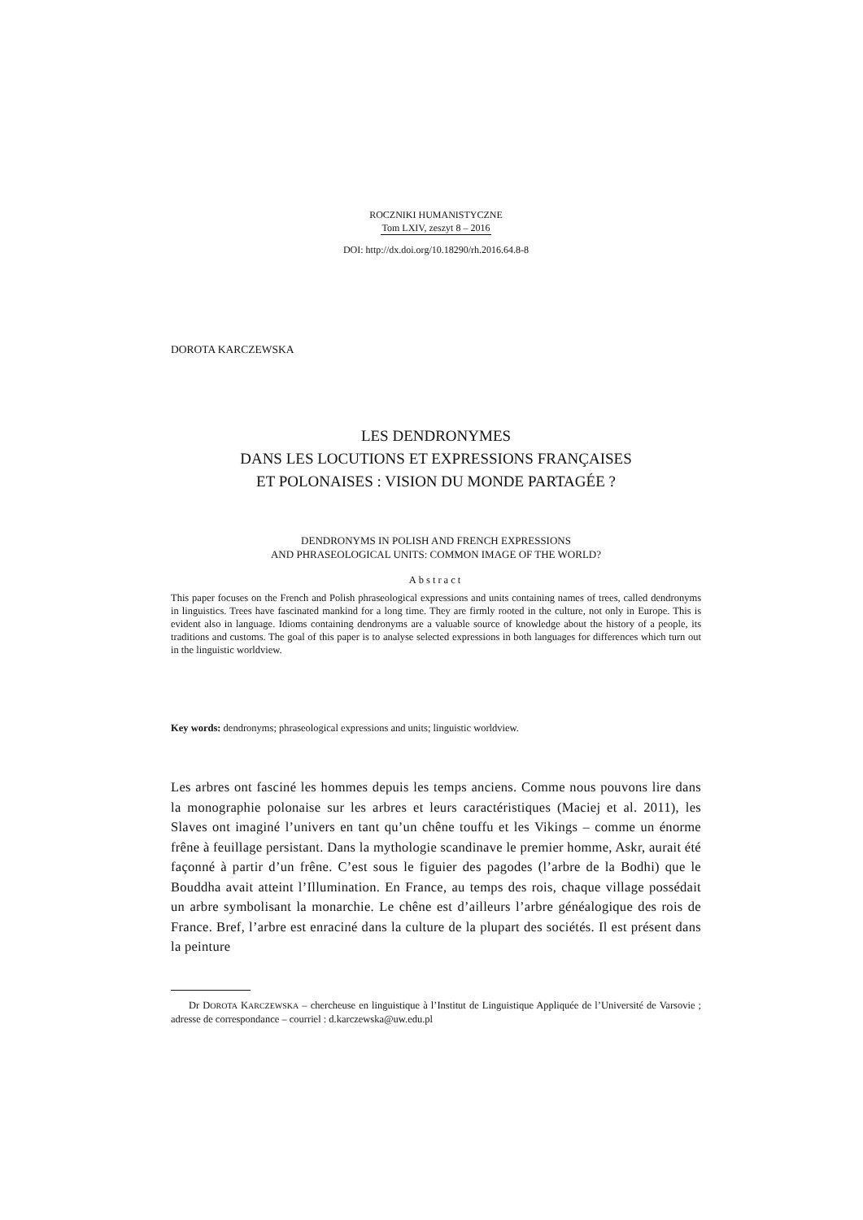ROCZNIKI HUMANISTYCZNE
Tom LXIV, zeszyt 8 – 2016
DOI: http://dx.doi.org/10.18290/rh.2016.64.8-8
DOROTA KARCZEWSKA
LES DENDRONYMES
DANS LES LOCUTIONS ET EXPRESSIONS FRANÇAISES
ET POLONAISES : VISION DU MONDE PARTAGÉE ?
DENDRONYMS IN POLISH AND FRENCH EXPRESSIONS
AND PHRASEOLOGICAL UNITS: COMMON IMAGE OF THE WORLD?
Abstract
This paper focuses on the French and Polish phraseological expressions and units containing names of trees, called dendronyms in linguistics. Trees have fascinated mankind for a long time. They are firmly rooted in the culture, not only in Europe. This is evident also in language. Idioms containing dendronyms are a valuable source of knowledge about the history of a people, its traditions and customs. The goal of this paper is to analyse selected expressions in both languages for differences which turn out in the linguistic worldview.
Key words: dendronyms; phraseological expressions and units; linguistic worldview.
Les arbres ont fasciné les hommes depuis les temps anciens. Comme nous pouvons lire dans la monographie polonaise sur les arbres et leurs caractéristiques (Maciej et al. 2011), les Slaves ont imaginé l’univers en tant qu’un chêne touffu et les Vikings – comme un énorme frêne à feuillage persistant. Dans la mythologie scandinave le premier homme, Askr, aurait été façonné à partir d’un frêne. C’est sous le figuier des pagodes (l’arbre de la Bodhi) que le Bouddha avait atteint l’Illumination. En France, au temps des rois, chaque village possédait un arbre symbolisant la monarchie. Le chêne est d’ailleurs l’arbre généalogique des rois de France. Bref, l’arbre est enraciné dans la culture de la plupart des sociétés. Il est présent dans la peinture
Dr DOROTA KARCZEWSKA – chercheuse en linguistique à l’Institut de Linguistique Appliquée de l’Université de Varsovie ; adresse de correspondance – courriel : d.karczewska@uw.edu.pl